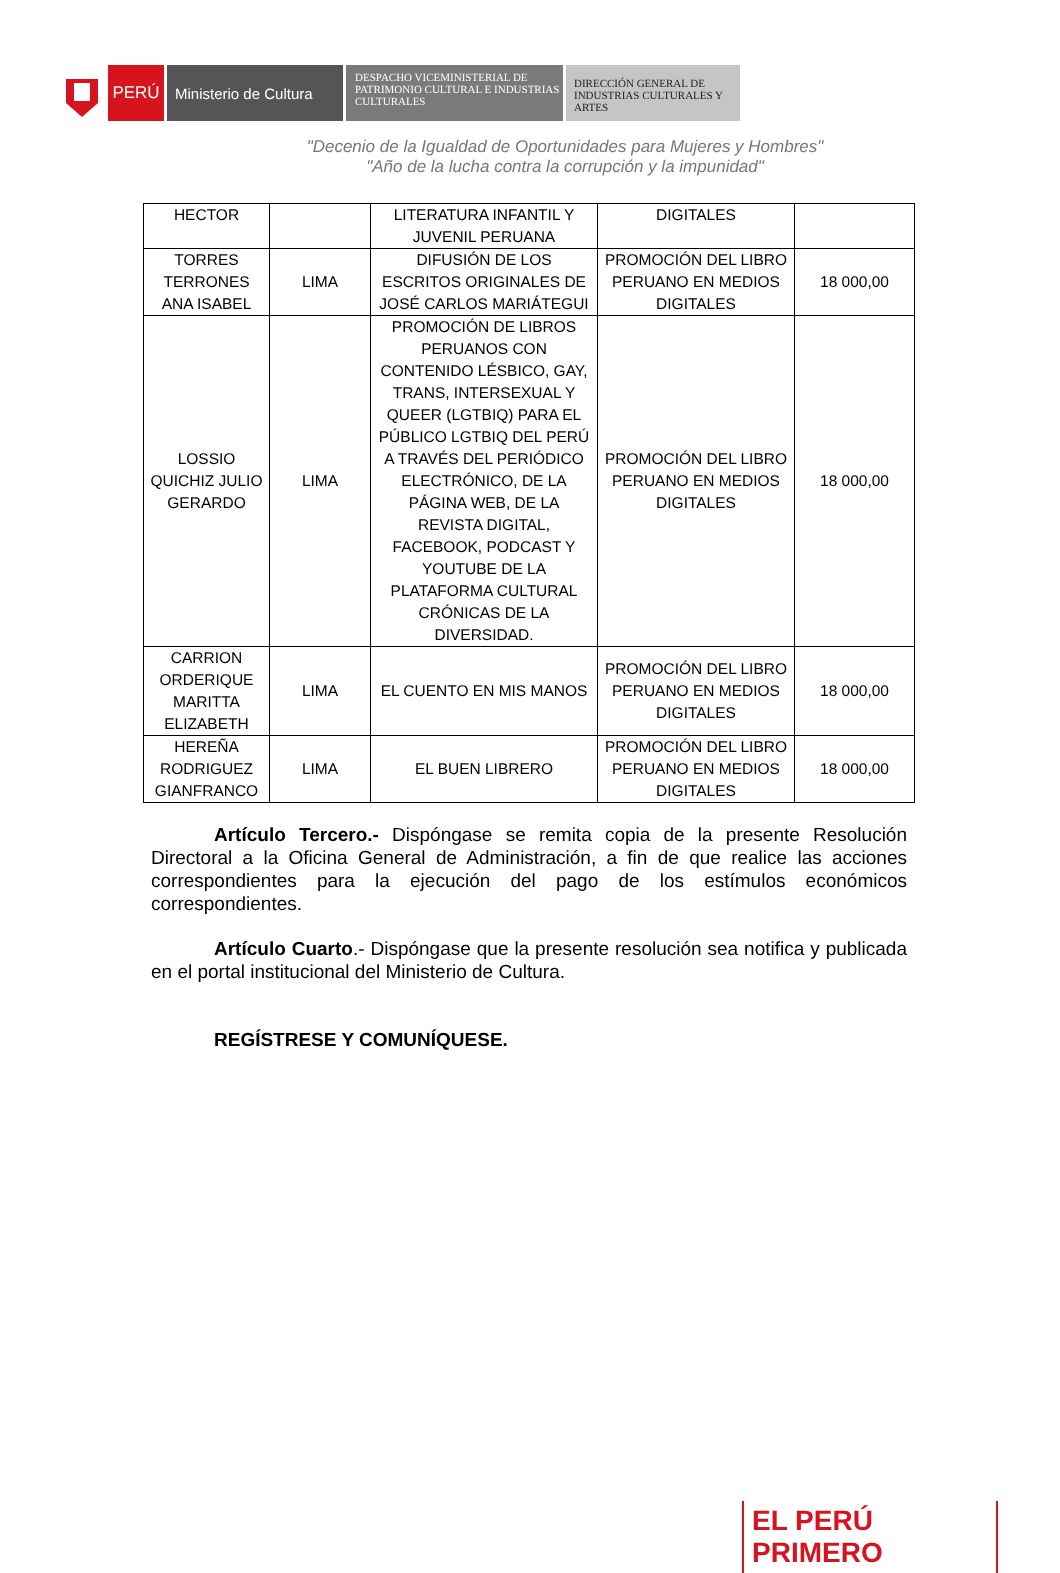PERÚ Ministerio de Cultura
DESPACHO VICEMINISTERIAL DE PATRIMONIO CULTURAL E INDUSTRIAS CULTURALES
DIRECCIÓN GENERAL DE INDUSTRIAS CULTURALES Y ARTES
"Decenio de la Igualdad de Oportunidades para Mujeres y Hombres"
"Año de la lucha contra la corrupción y la impunidad"
| HECTOR | | LITERATURA INFANTIL Y JUVENIL PERUANA | DIGITALES | |
| TORRES TERRONES ANA ISABEL | LIMA | DIFUSIÓN DE LOS ESCRITOS ORIGINALES DE JOSÉ CARLOS MARIÁTEGUI | PROMOCIÓN DEL LIBRO PERUANO EN MEDIOS DIGITALES | 18 000,00 |
| LOSSIO QUICHIZ JULIO GERARDO | LIMA | PROMOCIÓN DE LIBROS PERUANOS CON CONTENIDO LÉSBICO, GAY, TRANS, INTERSEXUAL Y QUEER (LGTBIQ) PARA EL PÚBLICO LGTBIQ DEL PERÚ A TRAVÉS DEL PERIÓDICO ELECTRÓNICO, DE LA PÁGINA WEB, DE LA REVISTA DIGITAL, FACEBOOK, PODCAST Y YOUTUBE DE LA PLATAFORMA CULTURAL CRÓNICAS DE LA DIVERSIDAD. | PROMOCIÓN DEL LIBRO PERUANO EN MEDIOS DIGITALES | 18 000,00 |
| CARRION ORDERIQUE MARITTA ELIZABETH | LIMA | EL CUENTO EN MIS MANOS | PROMOCIÓN DEL LIBRO PERUANO EN MEDIOS DIGITALES | 18 000,00 |
| HEREÑA RODRIGUEZ GIANFRANCO | LIMA | EL BUEN LIBRERO | PROMOCIÓN DEL LIBRO PERUANO EN MEDIOS DIGITALES | 18 000,00 |
Artículo Tercero.- Dispóngase se remita copia de la presente Resolución Directoral a la Oficina General de Administración, a fin de que realice las acciones correspondientes para la ejecución del pago de los estímulos económicos correspondientes.
Artículo Cuarto.- Dispóngase que la presente resolución sea notifica y publicada en el portal institucional del Ministerio de Cultura.
REGÍSTRESE Y COMUNÍQUESE.
EL PERÚ PRIMERO